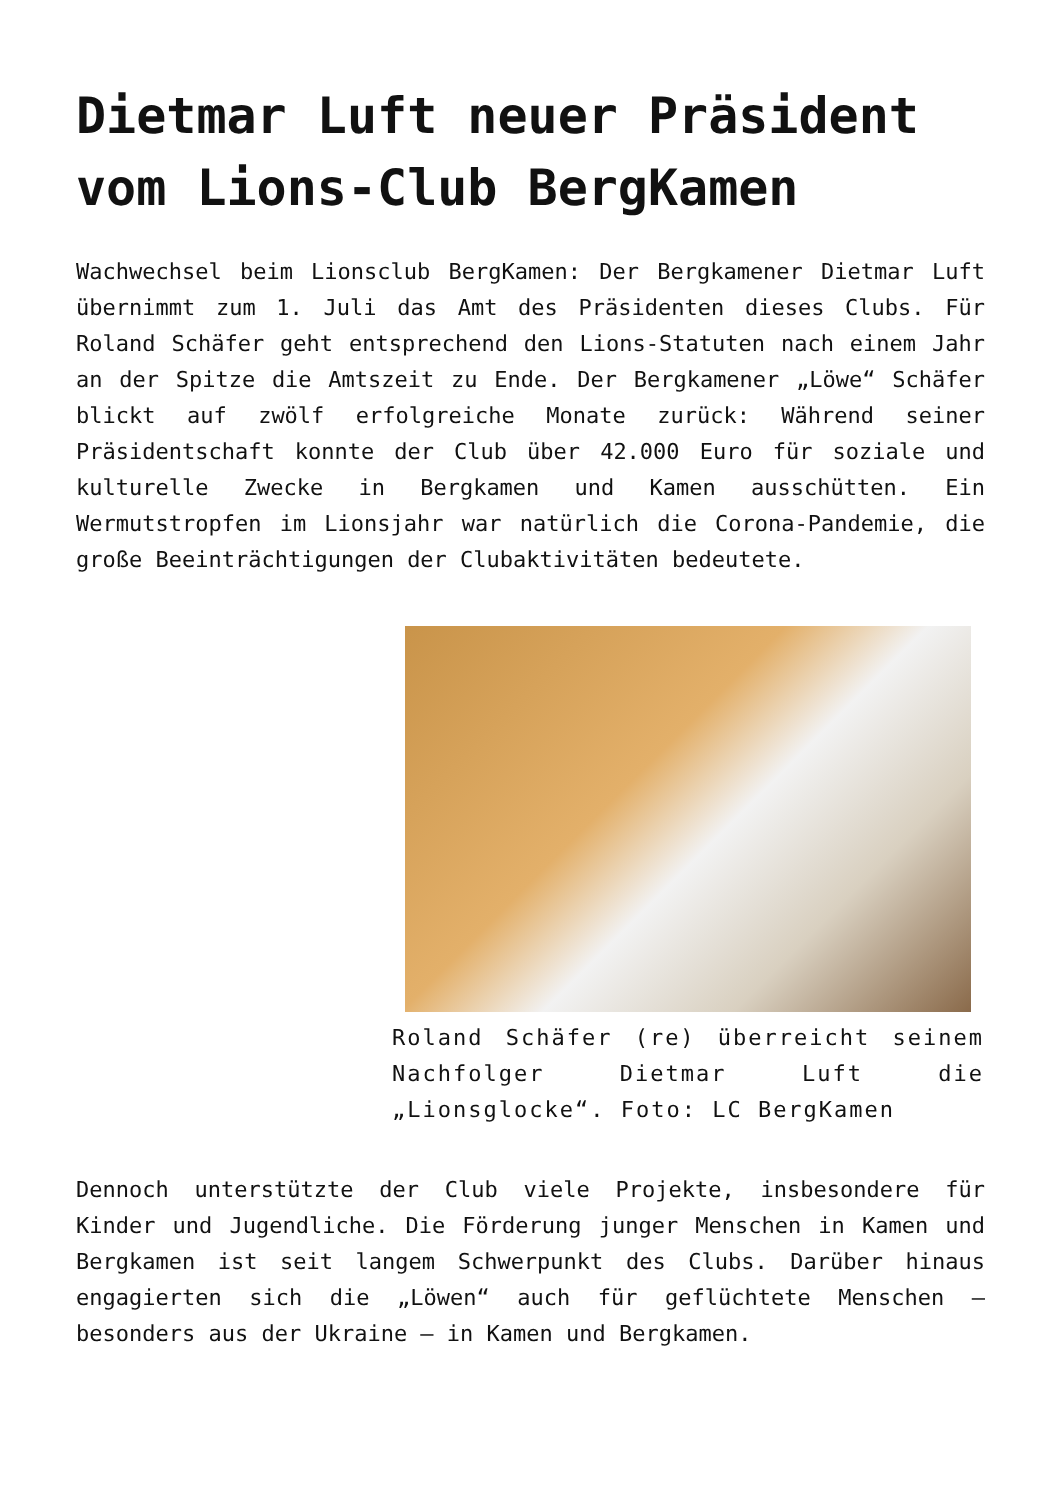Dietmar Luft neuer Präsident vom Lions-Club BergKamen
Wachwechsel beim Lionsclub BergKamen: Der Bergkamener Dietmar Luft übernimmt zum 1. Juli das Amt des Präsidenten dieses Clubs. Für Roland Schäfer geht entsprechend den Lions-Statuten nach einem Jahr an der Spitze die Amtszeit zu Ende. Der Bergkamener „Löwe“ Schäfer blickt auf zwölf erfolgreiche Monate zurück: Während seiner Präsidentschaft konnte der Club über 42.000 Euro für soziale und kulturelle Zwecke in Bergkamen und Kamen ausschütten. Ein Wermutstropfen im Lionsjahr war natürlich die Corona-Pandemie, die große Beeinträchtigungen der Clubaktivitäten bedeutete.
Roland Schäfer (re) überreicht seinem Nachfolger Dietmar Luft die „Lionsglocke“. Foto: LC BergKamen
Dennoch unterstützte der Club viele Projekte, insbesondere für Kinder und Jugendliche. Die Förderung junger Menschen in Kamen und Bergkamen ist seit langem Schwerpunkt des Clubs. Darüber hinaus engagierten sich die „Löwen“ auch für geflüchtete Menschen – besonders aus der Ukraine – in Kamen und Bergkamen.